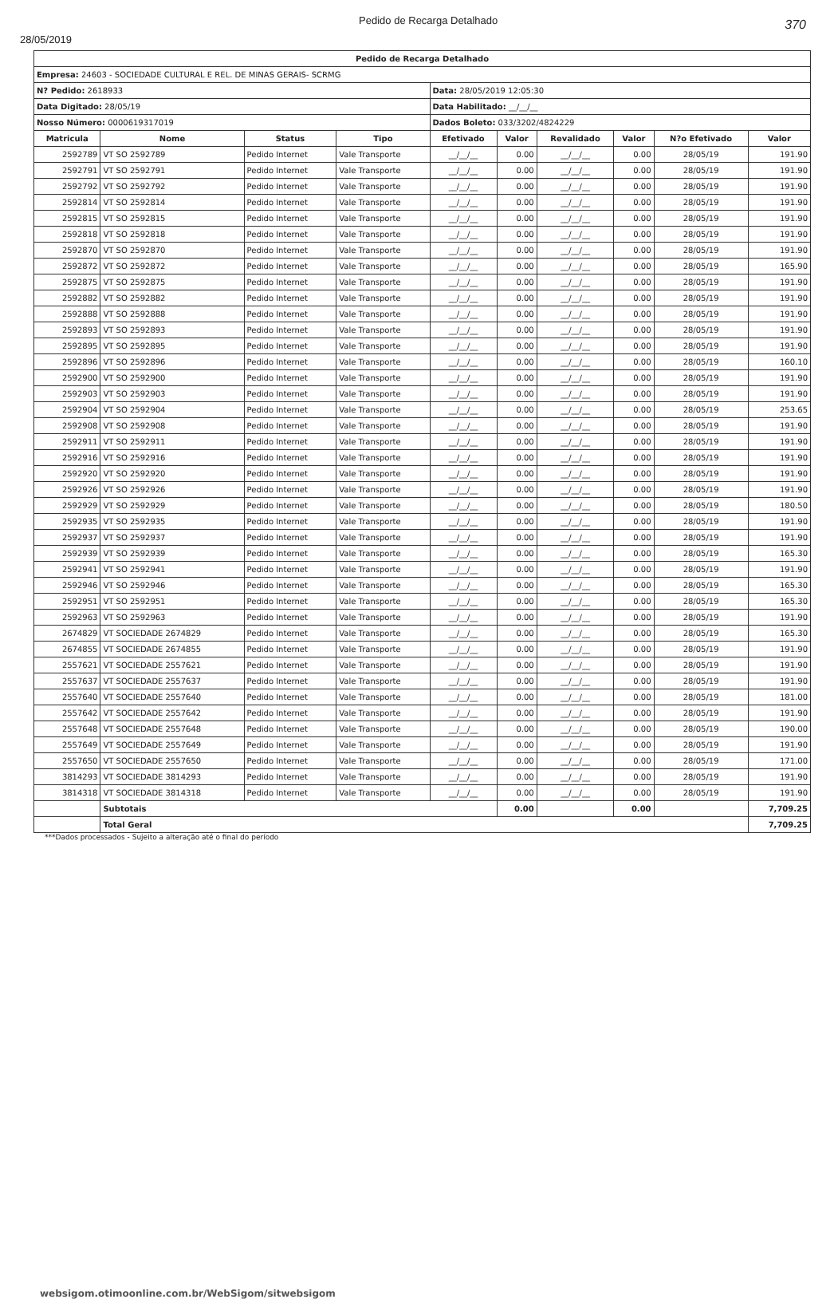28/05/2019 Pedido de Recarga Detalhado 370
| Pedido de Recarga Detalhado | | | | | | | | | |
| --- | --- | --- | --- | --- | --- | --- | --- | --- | --- |
| Empresa: 24603 - SOCIEDADE CULTURAL E REL. DE MINAS GERAIS- SCRMG | | | | | | | | | |
| N? Pedido: 2618933 | | | | Data: 28/05/2019 12:05:30 | | | | | |
| Data Digitado: 28/05/19 | | | | Data Habilitado: __/__/__ | | | | | |
| Nosso Número: 0000619317019 | | | | Dados Boleto: 033/3202/4824229 | | | | | |
| Matricula | Nome | Status | Tipo | Efetivado | Valor | Revalidado | Valor | N?o Efetivado | Valor |
| 2592789 | VT SO 2592789 | Pedido Internet | Vale Transporte | __/__/__ | 0.00 | __/__/__ | 0.00 | 28/05/19 | 191.90 |
| 2592791 | VT SO 2592791 | Pedido Internet | Vale Transporte | __/__/__ | 0.00 | __/__/__ | 0.00 | 28/05/19 | 191.90 |
| 2592792 | VT SO 2592792 | Pedido Internet | Vale Transporte | __/__/__ | 0.00 | __/__/__ | 0.00 | 28/05/19 | 191.90 |
| 2592814 | VT SO 2592814 | Pedido Internet | Vale Transporte | __/__/__ | 0.00 | __/__/__ | 0.00 | 28/05/19 | 191.90 |
| 2592815 | VT SO 2592815 | Pedido Internet | Vale Transporte | __/__/__ | 0.00 | __/__/__ | 0.00 | 28/05/19 | 191.90 |
| 2592818 | VT SO 2592818 | Pedido Internet | Vale Transporte | __/__/__ | 0.00 | __/__/__ | 0.00 | 28/05/19 | 191.90 |
| 2592870 | VT SO 2592870 | Pedido Internet | Vale Transporte | __/__/__ | 0.00 | __/__/__ | 0.00 | 28/05/19 | 191.90 |
| 2592872 | VT SO 2592872 | Pedido Internet | Vale Transporte | __/__/__ | 0.00 | __/__/__ | 0.00 | 28/05/19 | 165.90 |
| 2592875 | VT SO 2592875 | Pedido Internet | Vale Transporte | __/__/__ | 0.00 | __/__/__ | 0.00 | 28/05/19 | 191.90 |
| 2592882 | VT SO 2592882 | Pedido Internet | Vale Transporte | __/__/__ | 0.00 | __/__/__ | 0.00 | 28/05/19 | 191.90 |
| 2592888 | VT SO 2592888 | Pedido Internet | Vale Transporte | __/__/__ | 0.00 | __/__/__ | 0.00 | 28/05/19 | 191.90 |
| 2592893 | VT SO 2592893 | Pedido Internet | Vale Transporte | __/__/__ | 0.00 | __/__/__ | 0.00 | 28/05/19 | 191.90 |
| 2592895 | VT SO 2592895 | Pedido Internet | Vale Transporte | __/__/__ | 0.00 | __/__/__ | 0.00 | 28/05/19 | 191.90 |
| 2592896 | VT SO 2592896 | Pedido Internet | Vale Transporte | __/__/__ | 0.00 | __/__/__ | 0.00 | 28/05/19 | 160.10 |
| 2592900 | VT SO 2592900 | Pedido Internet | Vale Transporte | __/__/__ | 0.00 | __/__/__ | 0.00 | 28/05/19 | 191.90 |
| 2592903 | VT SO 2592903 | Pedido Internet | Vale Transporte | __/__/__ | 0.00 | __/__/__ | 0.00 | 28/05/19 | 191.90 |
| 2592904 | VT SO 2592904 | Pedido Internet | Vale Transporte | __/__/__ | 0.00 | __/__/__ | 0.00 | 28/05/19 | 253.65 |
| 2592908 | VT SO 2592908 | Pedido Internet | Vale Transporte | __/__/__ | 0.00 | __/__/__ | 0.00 | 28/05/19 | 191.90 |
| 2592911 | VT SO 2592911 | Pedido Internet | Vale Transporte | __/__/__ | 0.00 | __/__/__ | 0.00 | 28/05/19 | 191.90 |
| 2592916 | VT SO 2592916 | Pedido Internet | Vale Transporte | __/__/__ | 0.00 | __/__/__ | 0.00 | 28/05/19 | 191.90 |
| 2592920 | VT SO 2592920 | Pedido Internet | Vale Transporte | __/__/__ | 0.00 | __/__/__ | 0.00 | 28/05/19 | 191.90 |
| 2592926 | VT SO 2592926 | Pedido Internet | Vale Transporte | __/__/__ | 0.00 | __/__/__ | 0.00 | 28/05/19 | 191.90 |
| 2592929 | VT SO 2592929 | Pedido Internet | Vale Transporte | __/__/__ | 0.00 | __/__/__ | 0.00 | 28/05/19 | 180.50 |
| 2592935 | VT SO 2592935 | Pedido Internet | Vale Transporte | __/__/__ | 0.00 | __/__/__ | 0.00 | 28/05/19 | 191.90 |
| 2592937 | VT SO 2592937 | Pedido Internet | Vale Transporte | __/__/__ | 0.00 | __/__/__ | 0.00 | 28/05/19 | 191.90 |
| 2592939 | VT SO 2592939 | Pedido Internet | Vale Transporte | __/__/__ | 0.00 | __/__/__ | 0.00 | 28/05/19 | 165.30 |
| 2592941 | VT SO 2592941 | Pedido Internet | Vale Transporte | __/__/__ | 0.00 | __/__/__ | 0.00 | 28/05/19 | 191.90 |
| 2592946 | VT SO 2592946 | Pedido Internet | Vale Transporte | __/__/__ | 0.00 | __/__/__ | 0.00 | 28/05/19 | 165.30 |
| 2592951 | VT SO 2592951 | Pedido Internet | Vale Transporte | __/__/__ | 0.00 | __/__/__ | 0.00 | 28/05/19 | 165.30 |
| 2592963 | VT SO 2592963 | Pedido Internet | Vale Transporte | __/__/__ | 0.00 | __/__/__ | 0.00 | 28/05/19 | 191.90 |
| 2674829 | VT SOCIEDADE 2674829 | Pedido Internet | Vale Transporte | __/__/__ | 0.00 | __/__/__ | 0.00 | 28/05/19 | 165.30 |
| 2674855 | VT SOCIEDADE 2674855 | Pedido Internet | Vale Transporte | __/__/__ | 0.00 | __/__/__ | 0.00 | 28/05/19 | 191.90 |
| 2557621 | VT SOCIEDADE 2557621 | Pedido Internet | Vale Transporte | __/__/__ | 0.00 | __/__/__ | 0.00 | 28/05/19 | 191.90 |
| 2557637 | VT SOCIEDADE 2557637 | Pedido Internet | Vale Transporte | __/__/__ | 0.00 | __/__/__ | 0.00 | 28/05/19 | 191.90 |
| 2557640 | VT SOCIEDADE 2557640 | Pedido Internet | Vale Transporte | __/__/__ | 0.00 | __/__/__ | 0.00 | 28/05/19 | 181.00 |
| 2557642 | VT SOCIEDADE 2557642 | Pedido Internet | Vale Transporte | __/__/__ | 0.00 | __/__/__ | 0.00 | 28/05/19 | 191.90 |
| 2557648 | VT SOCIEDADE 2557648 | Pedido Internet | Vale Transporte | __/__/__ | 0.00 | __/__/__ | 0.00 | 28/05/19 | 190.00 |
| 2557649 | VT SOCIEDADE 2557649 | Pedido Internet | Vale Transporte | __/__/__ | 0.00 | __/__/__ | 0.00 | 28/05/19 | 191.90 |
| 2557650 | VT SOCIEDADE 2557650 | Pedido Internet | Vale Transporte | __/__/__ | 0.00 | __/__/__ | 0.00 | 28/05/19 | 171.00 |
| 3814293 | VT SOCIEDADE 3814293 | Pedido Internet | Vale Transporte | __/__/__ | 0.00 | __/__/__ | 0.00 | 28/05/19 | 191.90 |
| 3814318 | VT SOCIEDADE 3814318 | Pedido Internet | Vale Transporte | __/__/__ | 0.00 | __/__/__ | 0.00 | 28/05/19 | 191.90 |
| | Subtotais | | | | 0.00 | | 0.00 | | 7,709.25 |
| | Total Geral | | | | | | | | 7,709.25 |
***Dados processados - Sujeito a alteração até o final do período
websigom.otimoonline.com.br/WebSigom/sitwebsigom